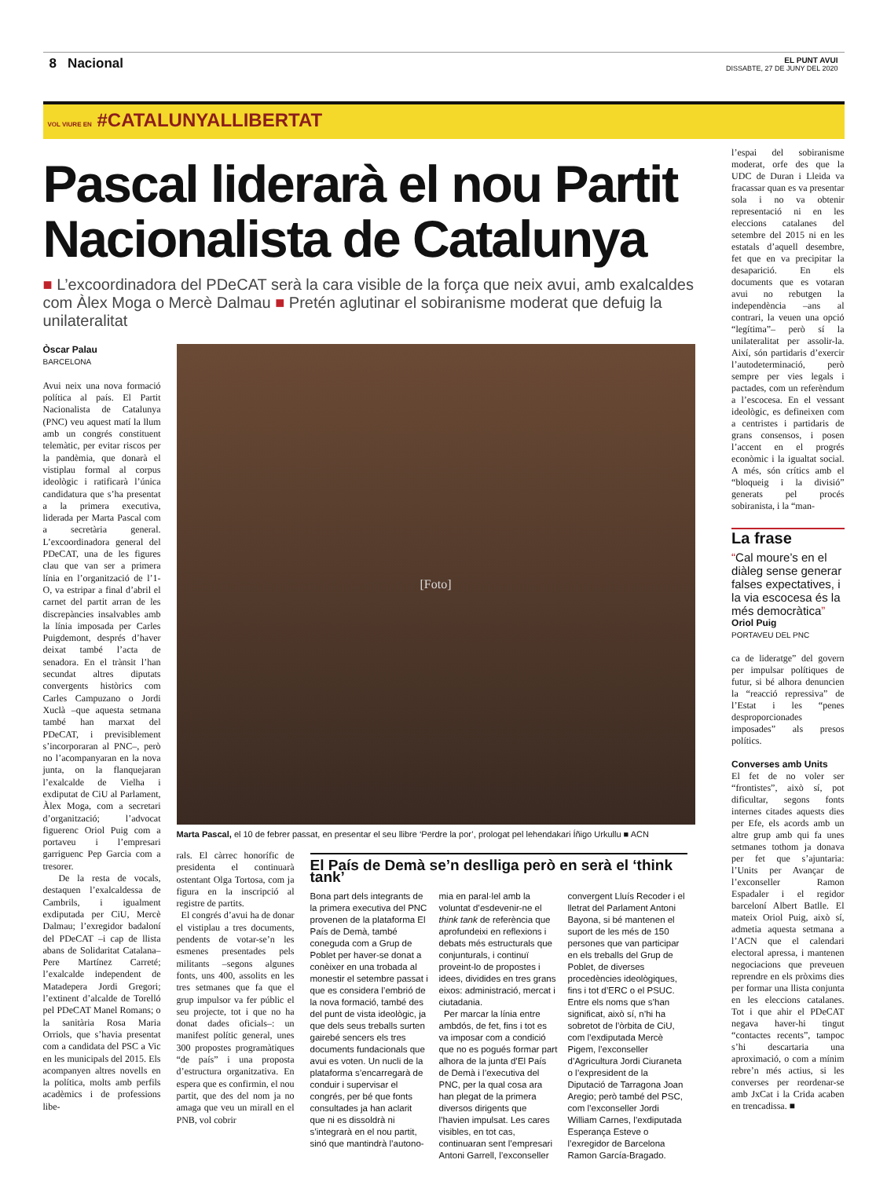8 Nacional
EL PUNT AVUI
DISSABTE, 27 DE JUNY DEL 2020
VOL VIURE EN #CATALUNYALLIBERTAT
Pascal liderarà el nou Partit Nacionalista de Catalunya
■ L’excoordinadora del PDeCAT serà la cara visible de la força que neix avui, amb exalcaldes com Àlex Moga o Mercè Dalmau ■ Pretén aglutinar el sobiranisme moderat que defuig la unilateralitat
Òscar Palau
BARCELONA
Avui neix una nova formació política al país. El Partit Nacionalista de Catalunya (PNC) veu aquest matí la llum amb un congrés constituent telemàtic, per evitar riscos per la pandèmia, que donarà el vistiplau formal al corpus ideològic i ratificarà l’única candidatura que s’ha presentat a la primera executiva, liderada per Marta Pascal com a secretària general. L’excoordinadora general del PDeCAT, una de les figures clau que van ser a primera línia en l’organització de l’1-O, va estripar a final d’abril el carnet del partit arran de les discrepàncies insalvables amb la línia imposada per Carles Puigdemont, després d’haver deixat també l’acta de senadora. En el trànsit l’han secundat altres diputats convergents històrics com Carles Campuzano o Jordi Xuclà –que aquesta setmana també han marxat del PDeCAT, i previsiblement s’incorporaran al PNC–, però no l’acompanyaran en la nova junta, on la flanquejaran l’exalcalde de Vielha i exdiputat de CiU al Parlament, Àlex Moga, com a secretari d’organització; l’advocat figuerenc Oriol Puig com a portaveu i l’empresari garriguenc Pep Garcia com a tresorer.
De la resta de vocals, destaquen l’exalcaldessa de Cambrils, i igualment exdiputada per CiU, Mercè Dalmau; l’exregidor badaloní del PDeCAT –i cap de llista abans de Solidaritat Catalana– Pere Martínez Carreté; l’exalcalde independent de Matadepera Jordi Gregori; l’extinent d’alcalde de Torelló pel PDeCAT Manel Romans; o la sanitària Rosa Maria Orriols, que s’havia presentat com a candidata del PSC a Vic en les municipals del 2015. Els acompanyen altres novells en la política, molts amb perfils acadèmics i de professions libe-
[Foto]
Marta Pascal, el 10 de febrer passat, en presentar el seu llibre ‘Perdre la por’, prologat pel lehendakari Íñigo Urkullu ■ ACN
rals. El càrrec honorífic de presidenta el continuarà ostentant Olga Tortosa, com ja figura en la inscripció al registre de partits.
El congrés d’avui ha de donar el vistiplau a tres documents, pendents de votar-se’n les esmenes presentades pels militants –segons algunes fonts, uns 400, assolits en les tres setmanes que fa que el grup impulsor va fer públic el seu projecte, tot i que no ha donat dades oficials–: un manifest polític general, unes 300 propostes programàtiques “de país” i una proposta d’estructura organitzativa. En espera que es confirmin, el nou partit, que des del nom ja no amaga que veu un mirall en el PNB, vol cobrir
El País de Demà se’n deslliga però en serà el ‘think tank’
Bona part dels integrants de la primera executiva del PNC provenen de la plataforma El País de Demà, també coneguda com a Grup de Poblet per haver-se donat a conèixer en una trobada al monestir el setembre passat i que es considera l’embrió de la nova formació, també des del punt de vista ideològic, ja que dels seus treballs surten gairebé sencers els tres documents fundacionals que avui es voten. Un nucli de la plataforma s’encarregarà de conduir i supervisar el congrés, per bé que fonts consultades ja han aclarit que ni es dissoldrà ni s’integrarà en el nou partit, sinó que mantindrà l’autono-
mia en paral·lel amb la voluntat d’esdevenir-ne el think tank de referència que aprofundeixi en reflexions i debats més estructurals que conjunturals, i continuï proveint-lo de propostes i idees, dividides en tres grans eixos: administració, mercat i ciutadania.
Per marcar la línia entre ambdós, de fet, fins i tot es va imposar com a condició que no es pogués formar part alhora de la junta d’El País de Demà i l’executiva del PNC, per la qual cosa ara han plegat de la primera diversos dirigents que l’havien impulsat. Les cares visibles, en tot cas, continuaran sent l’empresari Antoni Garrell, l’exconseller
convergent Lluís Recoder i el lletrat del Parlament Antoni Bayona, si bé mantenen el suport de les més de 150 persones que van participar en els treballs del Grup de Poblet, de diverses procedències ideològiques, fins i tot d’ERC o el PSUC. Entre els noms que s’han significat, això sí, n’hi ha sobretot de l’òrbita de CiU, com l’exdiputada Mercè Pigem, l’exconseller d’Agricultura Jordi Ciuraneta o l’expresident de la Diputació de Tarragona Joan Aregio; però també del PSC, com l’exconseller Jordi William Carnes, l’exdiputada Esperança Esteve o l’exregidor de Barcelona Ramon García-Bragado.
l’espai del sobiranisme moderat, orfe des que la UDC de Duran i Lleida va fracassar quan es va presentar sola i no va obtenir representació ni en les eleccions catalanes del setembre del 2015 ni en les estatals d’aquell desembre, fet que en va precipitar la desaparició. En els documents que es votaran avui no rebutgen la independència –ans al contrari, la veuen una opció “legítima”– però sí la unilateralitat per assolir-la. Així, són partidaris d’exercir l’autodeterminació, però sempre per vies legals i pactades, com un referèndum a l’escocesa. En el vessant ideològic, es defineixen com a centristes i partidaris de grans consensos, i posen l’accent en el progrés econòmic i la igualtat social. A més, són crítics amb el “bloqueig i la divisió” generats pel procés sobiranista, i la “man-
La frase
“Cal moure’s en el diàleg sense generar falses expectatives, i la via escocesa és la més democràtica”
Oriol Puig
PORTAVEU DEL PNC
ca de lideratge” del govern per impulsar polítiques de futur, si bé alhora denuncien la “reacció repressiva” de l’Estat i les “penes desproporcionades imposades” als presos polítics.
Converses amb Units
El fet de no voler ser “frontistes”, això sí, pot dificultar, segons fonts internes citades aquests dies per Efe, els acords amb un altre grup amb qui fa unes setmanes tothom ja donava per fet que s’ajuntaria: l’Units per Avançar de l’exconseller Ramon Espadaler i el regidor barceloní Albert Batlle. El mateix Oriol Puig, això sí, admetia aquesta setmana a l’ACN que el calendari electoral apressa, i mantenen negociacions que preveuen reprendre en els pròxims dies per formar una llista conjunta en les eleccions catalanes. Tot i que ahir el PDeCAT negava haver-hi tingut “contactes recents”, tampoc s’hi descartaria una aproximació, o com a mínim rebre’n més actius, si les converses per reordenar-se amb JxCat i la Crida acaben en trencadissa. ■